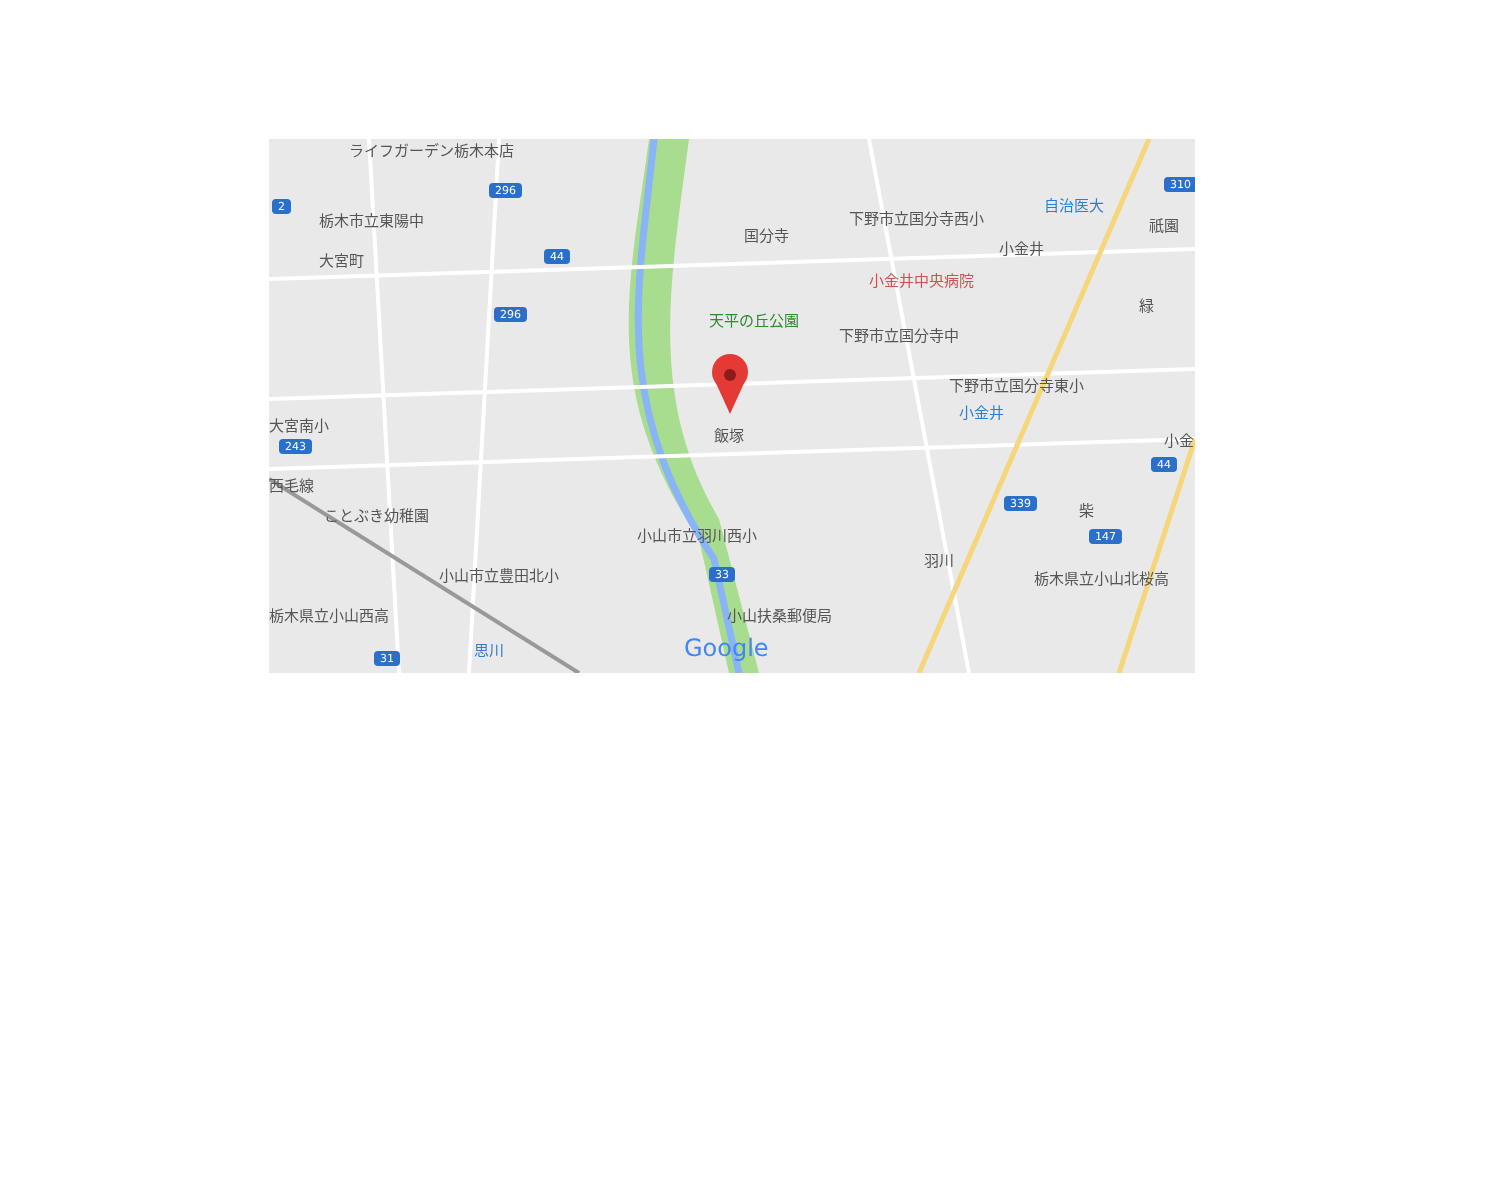ライフガーデン栃木本店
296
2
栃木市立東陽中
大宮町 44
296
国分寺
下野市立国分寺西小
自治医大
310
祇園
小金井
小金井中央病院
天平の丘公園
下野市立国分寺中
緑
下野市立国分寺東小
小金井
飯塚
大宮南小
243 小金
44
西毛線
ことぶき幼稚園
339 柴
小山市立羽川西小 147
羽川
小山市立豊田北小 33 栃木県立小山北桜高
栃木県立小山西高 小山扶桑郵便局
思川
31 Google